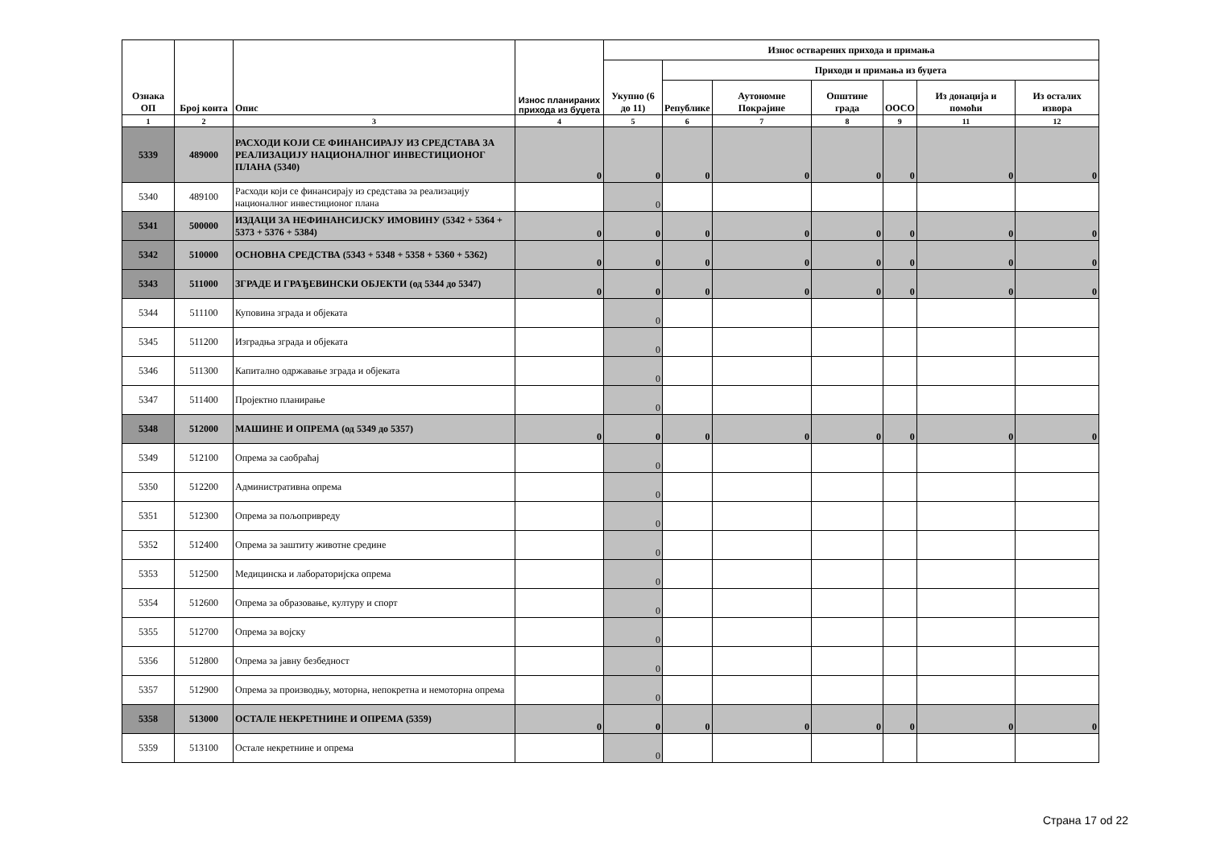| Ознака ОП | Број конта | Опис | Износ планираних прихода из буџета | Износ остварених прихода и примања | | | | | | |
| --- | --- | --- | --- | --- | --- | --- | --- | --- | --- | --- |
| | | | | Укупно (6 до 11) | Приходи и примања из буџета | | | | | |
| | | | | | Републике | Аутономне Покрајине | Општине града | ООСО | Из донација и помоћи | Из осталих извора |
| 1 | 2 | 3 | 4 | 5 | 6 | 7 | 8 | 9 | 11 | 12 |
| 5339 | 489000 | РАСХОДИ КОЈИ СЕ ФИНАНСИРАЈУ ИЗ СРЕДСТАВА ЗА РЕАЛИЗАЦИЈУ НАЦИОНАЛНОГ ИНВЕСТИЦИОНОГ ПЛАНА (5340) | 0 | 0 | 0 | 0 | 0 | 0 | 0 | 0 |
| 5340 | 489100 | Расходи који се финансирају из средстава за реализацију националног инвестиционог плана | | 0 | | | | | | |
| 5341 | 500000 | ИЗДАЦИ ЗА НЕФИНАНСИЈСКУ ИМОВИНУ (5342 + 5364 + 5373 + 5376 + 5384) | 0 | 0 | 0 | 0 | 0 | 0 | 0 | 0 |
| 5342 | 510000 | ОСНОВНА СРЕДСТВА (5343 + 5348 + 5358 + 5360 + 5362) | 0 | 0 | 0 | 0 | 0 | 0 | 0 | 0 |
| 5343 | 511000 | ЗГРАДЕ И ГРАЂЕВИНСКИ ОБЈЕКТИ (од 5344 до 5347) | 0 | 0 | 0 | 0 | 0 | 0 | 0 | 0 |
| 5344 | 511100 | Куповина зграда и објеката | | 0 | | | | | | |
| 5345 | 511200 | Изградња зграда и објеката | | 0 | | | | | | |
| 5346 | 511300 | Капитално одржавање зграда и објеката | | 0 | | | | | | |
| 5347 | 511400 | Пројектно планирање | | 0 | | | | | | |
| 5348 | 512000 | МАШИНЕ И ОПРЕМА (од 5349 до 5357) | 0 | 0 | 0 | 0 | 0 | 0 | 0 | 0 |
| 5349 | 512100 | Опрема за саобраћај | | 0 | | | | | | |
| 5350 | 512200 | Административна опрема | | 0 | | | | | | |
| 5351 | 512300 | Опрема за пољопривреду | | 0 | | | | | | |
| 5352 | 512400 | Опрема за заштиту животне средине | | 0 | | | | | | |
| 5353 | 512500 | Медицинска и лабораторијска опрема | | 0 | | | | | | |
| 5354 | 512600 | Опрема за образовање, културу и спорт | | 0 | | | | | | |
| 5355 | 512700 | Опрема за војску | | 0 | | | | | | |
| 5356 | 512800 | Опрема за јавну безбедност | | 0 | | | | | | |
| 5357 | 512900 | Опрема за производњу, моторна, непокретна и немоторна опрема | | 0 | | | | | | |
| 5358 | 513000 | ОСТАЛЕ НЕКРЕТНИНЕ И ОПРЕМА (5359) | 0 | 0 | 0 | 0 | 0 | 0 | 0 | 0 |
| 5359 | 513100 | Остале некретнине и опрема | | 0 | | | | | | |
Страна 17 od 22